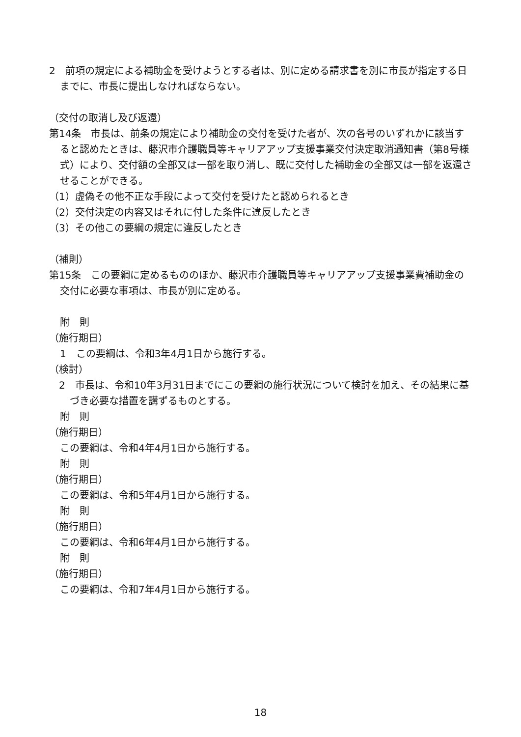2　前項の規定による補助金を受けようとする者は、別に定める請求書を別に市長が指定する日までに、市長に提出しなければならない。
（交付の取消し及び返還）
第14条　市長は、前条の規定により補助金の交付を受けた者が、次の各号のいずれかに該当すると認めたときは、藤沢市介護職員等キャリアアップ支援事業交付決定取消通知書（第8号様式）により、交付額の全部又は一部を取り消し、既に交付した補助金の全部又は一部を返還させることができる。
（1）虚偽その他不正な手段によって交付を受けたと認められるとき
（2）交付決定の内容又はそれに付した条件に違反したとき
（3）その他この要綱の規定に違反したとき
（補則）
第15条　この要綱に定めるもののほか、藤沢市介護職員等キャリアアップ支援事業費補助金の交付に必要な事項は、市長が別に定める。
附　則
（施行期日）
1　この要綱は、令和3年4月1日から施行する。
（検討）
2　市長は、令和10年3月31日までにこの要綱の施行状況について検討を加え、その結果に基づき必要な措置を講ずるものとする。
附　則
（施行期日）
この要綱は、令和4年4月1日から施行する。
附　則
（施行期日）
この要綱は、令和5年4月1日から施行する。
附　則
（施行期日）
この要綱は、令和6年4月1日から施行する。
附　則
（施行期日）
この要綱は、令和7年4月1日から施行する。
18